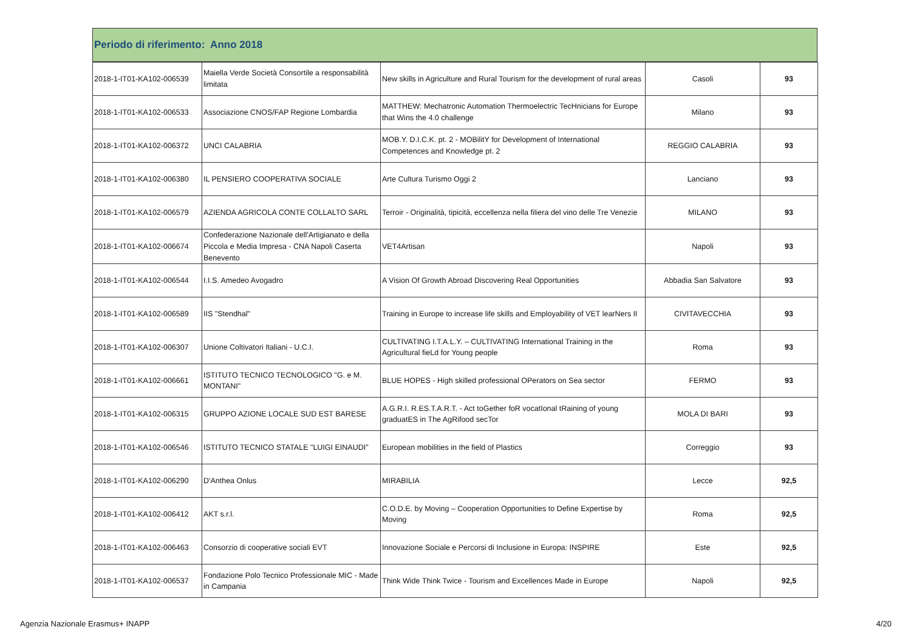Periodo di riferimento: Anno 2018
| 2018-1-IT01-KA102-006539 | Maiella Verde Società Consortile a responsabilità limitata | New skills in Agriculture and Rural Tourism for the development of rural areas | Casoli | 93 |
| 2018-1-IT01-KA102-006533 | Associazione CNOS/FAP Regione Lombardia | MATTHEW: Mechatronic Automation Thermoelectric TecHnicians for Europe that Wins the 4.0 challenge | Milano | 93 |
| 2018-1-IT01-KA102-006372 | UNCI CALABRIA | MOB.Y. D.I.C.K. pt. 2 - MOBilitY for Development of International Competences and Knowledge pt. 2 | REGGIO CALABRIA | 93 |
| 2018-1-IT01-KA102-006380 | IL PENSIERO COOPERATIVA SOCIALE | Arte Cultura Turismo Oggi 2 | Lanciano | 93 |
| 2018-1-IT01-KA102-006579 | AZIENDA AGRICOLA CONTE COLLALTO SARL | Terroir - Originalità, tipicità, eccellenza nella filiera del vino delle Tre Venezie | MILANO | 93 |
| 2018-1-IT01-KA102-006674 | Confederazione Nazionale dell'Artigianato e della Piccola e Media Impresa - CNA Napoli Caserta Benevento | VET4Artisan | Napoli | 93 |
| 2018-1-IT01-KA102-006544 | I.I.S. Amedeo Avogadro | A Vision Of Growth Abroad Discovering Real Opportunities | Abbadia San Salvatore | 93 |
| 2018-1-IT01-KA102-006589 | IIS "Stendhal" | Training in Europe to increase life skills and Employability of VET learNers II | CIVITAVECCHIA | 93 |
| 2018-1-IT01-KA102-006307 | Unione Coltivatori Italiani - U.C.I. | CULTIVATING I.T.A.L.Y. – CULTIVATING International Training in the Agricultural fieLd for Young people | Roma | 93 |
| 2018-1-IT01-KA102-006661 | ISTITUTO TECNICO TECNOLOGICO "G. e M. MONTANI" | BLUE HOPES - High skilled professional OPerators on Sea sector | FERMO | 93 |
| 2018-1-IT01-KA102-006315 | GRUPPO AZIONE LOCALE SUD EST BARESE | A.G.R.I. R.ES.T.A.R.T. - Act toGether foR vocatIonal tRaining of young graduatES in The AgRifood secTor | MOLA DI BARI | 93 |
| 2018-1-IT01-KA102-006546 | ISTITUTO TECNICO STATALE "LUIGI EINAUDI" | European mobilities in the field of Plastics | Correggio | 93 |
| 2018-1-IT01-KA102-006290 | D'Anthea Onlus | MIRABILIA | Lecce | 92,5 |
| 2018-1-IT01-KA102-006412 | AKT s.r.l. | C.O.D.E. by Moving – Cooperation Opportunities to Define Expertise by Moving | Roma | 92,5 |
| 2018-1-IT01-KA102-006463 | Consorzio di cooperative sociali EVT | Innovazione Sociale e Percorsi di Inclusione in Europa: INSPIRE | Este | 92,5 |
| 2018-1-IT01-KA102-006537 | Fondazione Polo Tecnico Professionale MIC - Made in Campania | Think Wide Think Twice - Tourism and Excellences Made in Europe | Napoli | 92,5 |
Agenzia Nazionale Erasmus+ INAPP 4/20